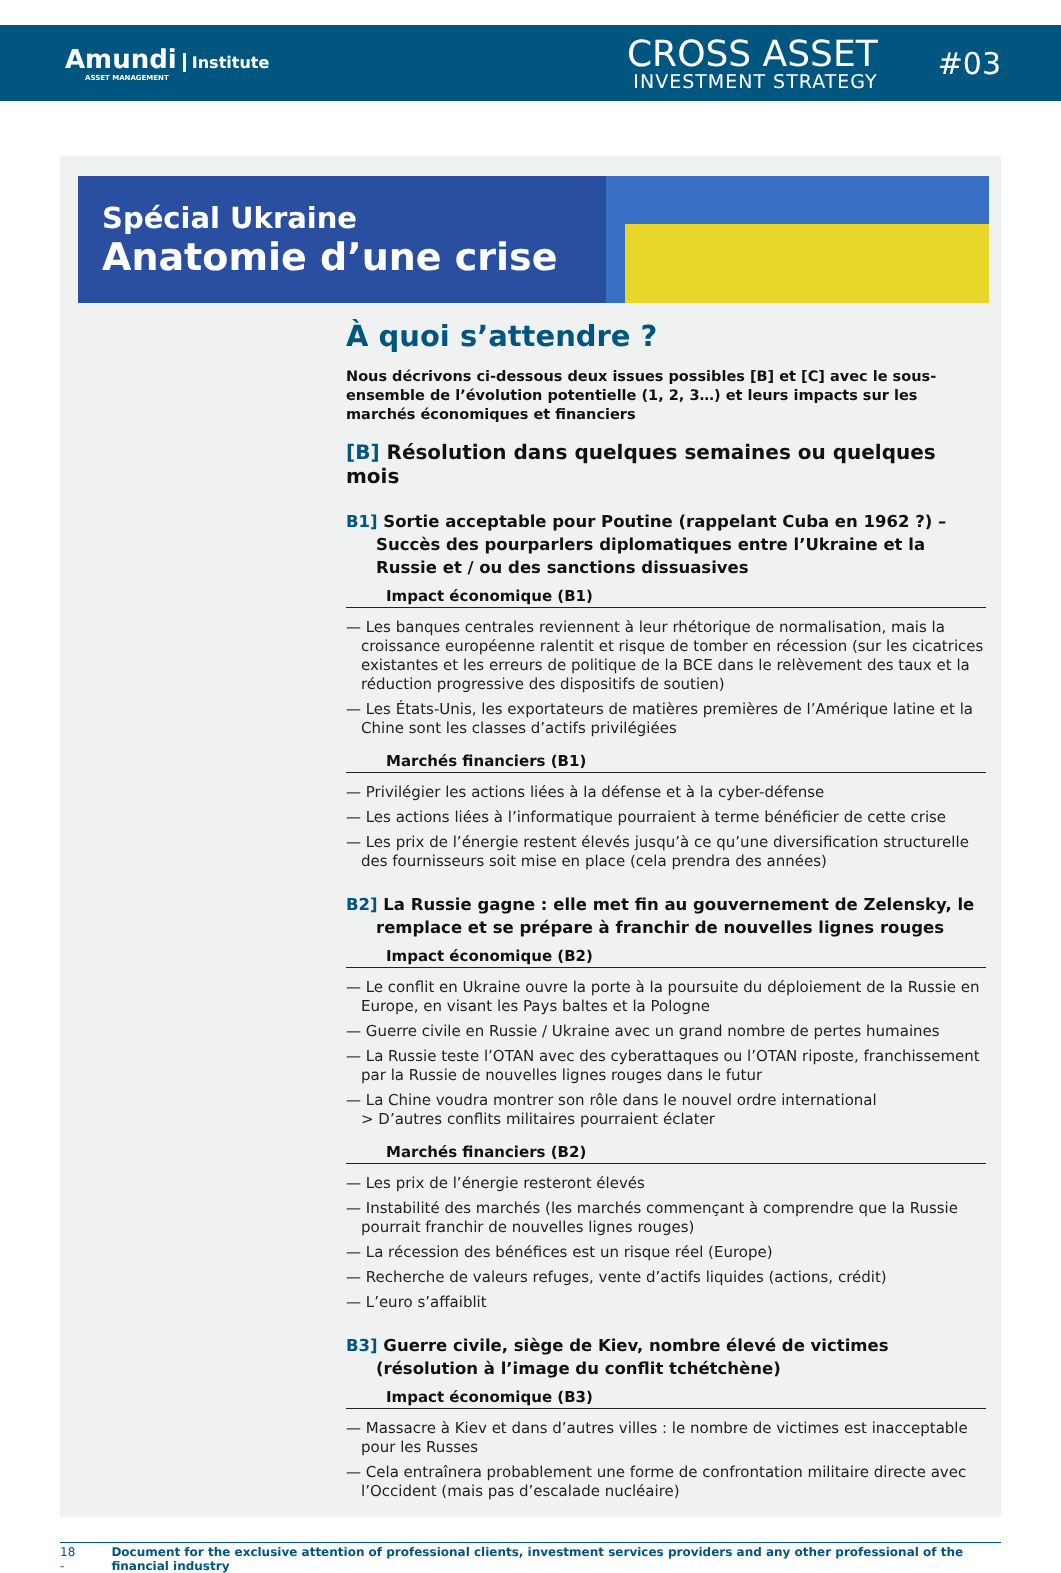Amundi Institute
ASSET MANAGEMENT
CROSS ASSET
INVESTMENT STRATEGY
#03
Spécial Ukraine
Anatomie d’une crise
À quoi s’attendre ?
Nous décrivons ci-dessous deux issues possibles [B] et [C] avec le sous-ensemble de l’évolution potentielle (1, 2, 3…) et leurs impacts sur les marchés économiques et financiers
[B] Résolution dans quelques semaines ou quelques mois
B1] Sortie acceptable pour Poutine (rappelant Cuba en 1962 ?) – Succès des pourparlers diplomatiques entre l’Ukraine et la Russie et / ou des sanctions dissuasives
Impact économique (B1)
— Les banques centrales reviennent à leur rhétorique de normalisation, mais la croissance européenne ralentit et risque de tomber en récession (sur les cicatrices existantes et les erreurs de politique de la BCE dans le relèvement des taux et la réduction progressive des dispositifs de soutien)
— Les États-Unis, les exportateurs de matières premières de l’Amérique latine et la Chine sont les classes d’actifs privilégiées
Marchés financiers (B1)
— Privilégier les actions liées à la défense et à la cyber-défense
— Les actions liées à l’informatique pourraient à terme bénéficier de cette crise
— Les prix de l’énergie restent élevés jusqu’à ce qu’une diversification structurelle des fournisseurs soit mise en place (cela prendra des années)
B2] La Russie gagne : elle met fin au gouvernement de Zelensky, le remplace et se prépare à franchir de nouvelles lignes rouges
Impact économique (B2)
— Le conflit en Ukraine ouvre la porte à la poursuite du déploiement de la Russie en Europe, en visant les Pays baltes et la Pologne
— Guerre civile en Russie / Ukraine avec un grand nombre de pertes humaines
— La Russie teste l’OTAN avec des cyberattaques ou l’OTAN riposte, franchissement par la Russie de nouvelles lignes rouges dans le futur
— La Chine voudra montrer son rôle dans le nouvel ordre international
> D’autres conflits militaires pourraient éclater
Marchés financiers (B2)
— Les prix de l’énergie resteront élevés
— Instabilité des marchés (les marchés commençant à comprendre que la Russie pourrait franchir de nouvelles lignes rouges)
— La récession des bénéfices est un risque réel (Europe)
— Recherche de valeurs refuges, vente d’actifs liquides (actions, crédit)
— L’euro s’affaiblit
B3] Guerre civile, siège de Kiev, nombre élevé de victimes (résolution à l’image du conflit tchétchène)
Impact économique (B3)
— Massacre à Kiev et dans d’autres villes : le nombre de victimes est inacceptable pour les Russes
— Cela entraînera probablement une forme de confrontation militaire directe avec l’Occident (mais pas d’escalade nucléaire)
18 - Document for the exclusive attention of professional clients, investment services providers and any other professional of the financial industry